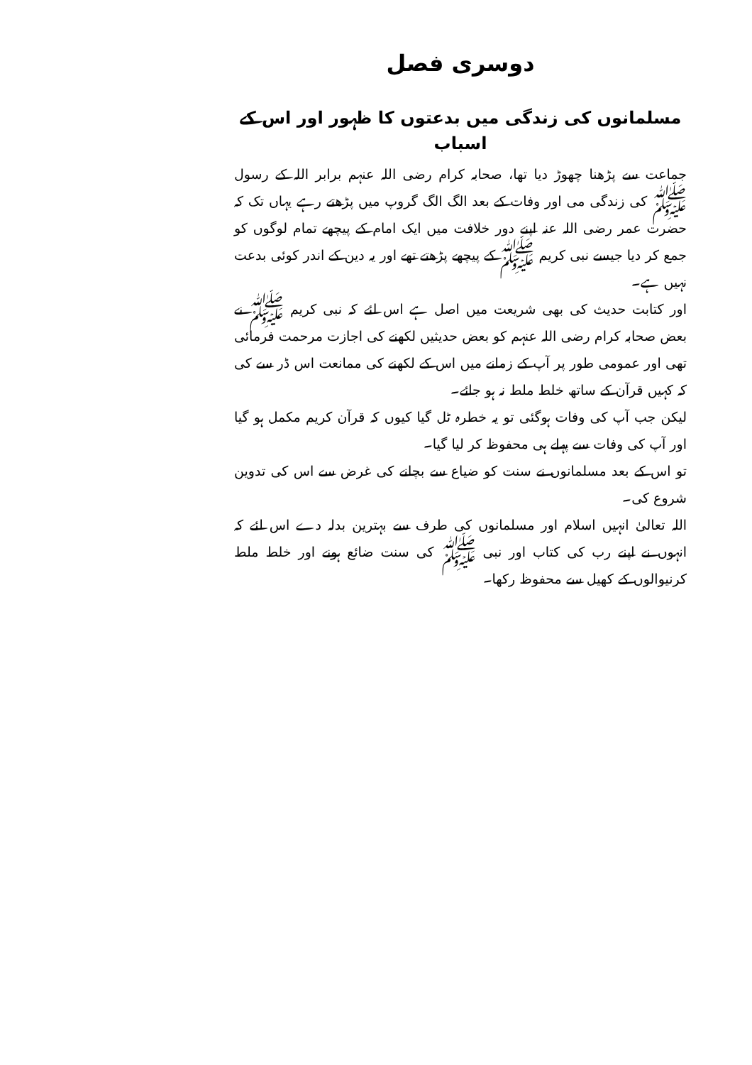دوسری فصل
مسلمانوں کی زندگی میں بدعتوں کا ظہور اور اس کے اسباب
جماعت سے پڑھنا چھوڑ دیا تھا، صحابہ کرام رضی اللہ عنہم برابر اللہ کے رسول ﷺ کی زندگی می اور وفات کے بعد الگ الگ گروپ میں پڑھتے رہے یہاں تک کہ حضرت عمر رضی اللہ عنہ اپنے دور خلافت میں ایک امام کے پیچھے تمام لوگوں کو جمع کر دیا جیسے نبی کریم ﷺ کے پیچھے پڑھتے تھے اور یہ دین کے اندر کوئی بدعت نہیں ہے۔
اور کتابت حدیث کی بھی شریعت میں اصل ہے اس لئے کہ نبی کریم ﷺ نے بعض صحابہ کرام رضی اللہ عنہم کو بعض حدیثیں لکھنے کی اجازت مرحمت فرمائی تھی اور عمومی طور پر آپ کے زمانے میں اس کے لکھنے کی ممانعت اس ڈر سے کی کہ کہیں قرآن کے ساتھ خلط ملط نہ ہو جائے۔
لیکن جب آپ کی وفات ہوگئی تو یہ خطرہ ٹل گیا کیوں کہ قرآن کریم مکمل ہو گیا اور آپ کی وفات سے پہلے ہی محفوظ کر لیا گیا۔
تو اس کے بعد مسلمانوں نے سنت کو ضیاع سے بچانے کی غرض سے اس کی تدوین شروع کی۔
اللہ تعالیٰ انہیں اسلام اور مسلمانوں کی طرف سے بہترین بدلہ دے اس لئے کہ انہوں نے اپنے رب کی کتاب اور نبی ﷺ کی سنت ضائع ہونے اور خلط ملط کرنیوالوں کے کھیل سے محفوظ رکھا۔